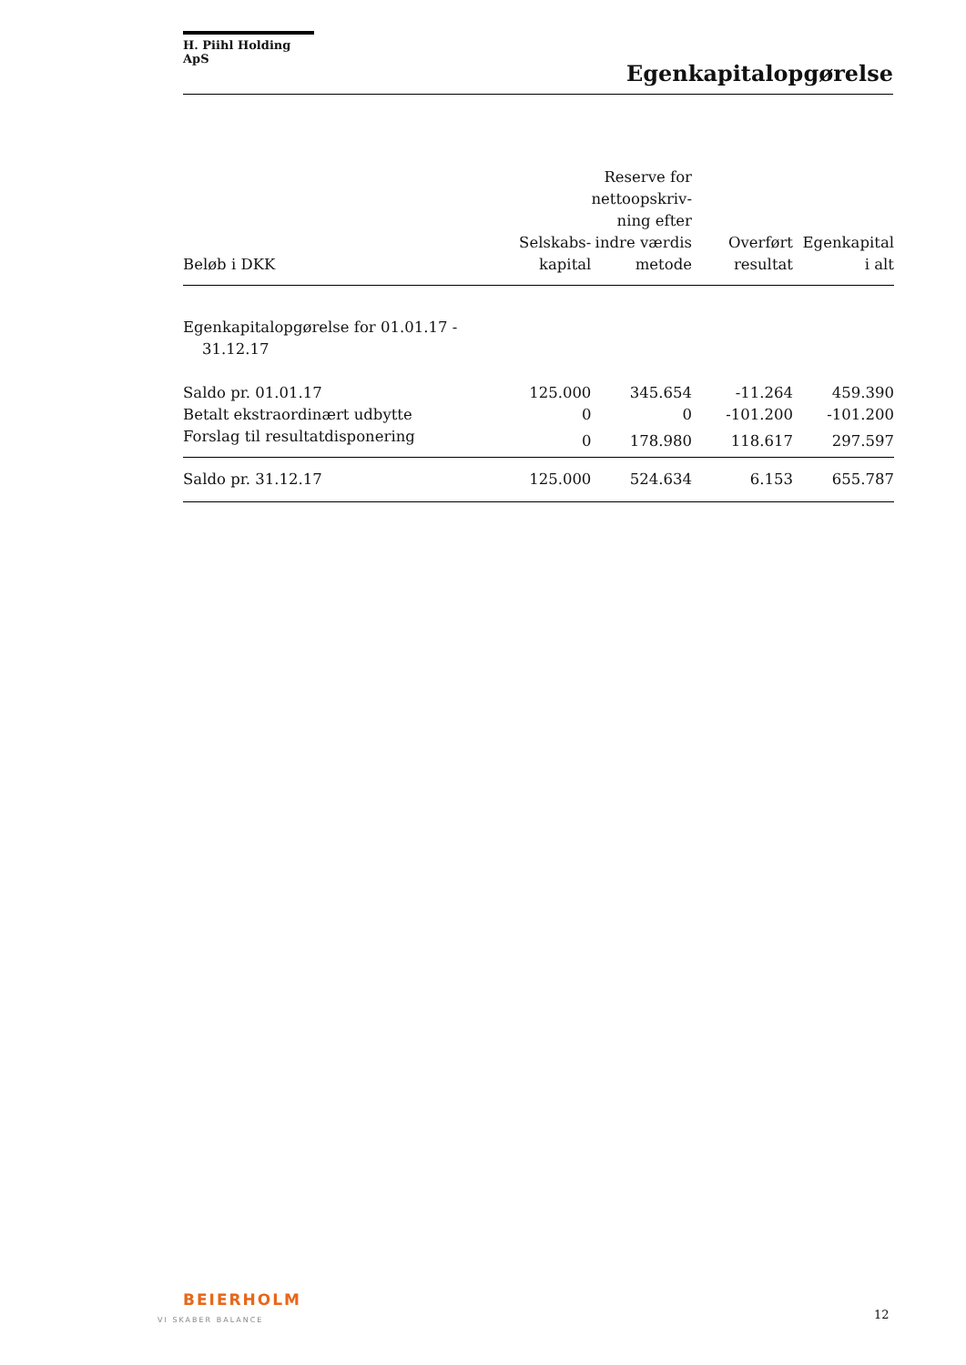H. Piihl Holding ApS
Egenkapitalopgørelse
| Beløb i DKK | Selskabs- kapital | Reserve for nettoopskriv- ning efter indre værdis metode | Overført resultat | Egenkapital i alt |
| --- | --- | --- | --- | --- |
| Egenkapitalopgørelse for 01.01.17 - 31.12.17 | | | | |
| Saldo pr. 01.01.17 | 125.000 | 345.654 | -11.264 | 459.390 |
| Betalt ekstraordinært udbytte | 0 | 0 | -101.200 | -101.200 |
| Forslag til resultatdisponering | 0 | 178.980 | 118.617 | 297.597 |
| Saldo pr. 31.12.17 | 125.000 | 524.634 | 6.153 | 655.787 |
BEIERHOLM
VI SKABER BALANCE
12